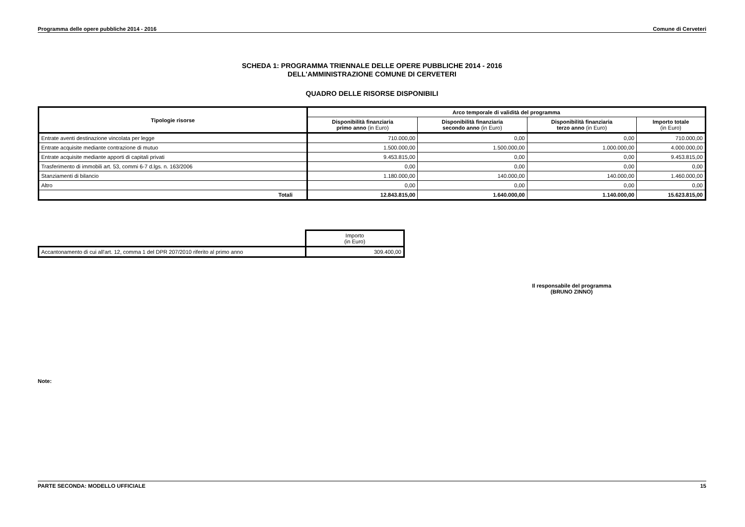Programma delle opere pubbliche 2014 - 2016 Comune di Cerveteri
SCHEDA 1: PROGRAMMA TRIENNALE DELLE OPERE PUBBLICHE 2014 - 2016
DELL'AMMINISTRAZIONE COMUNE DI CERVETERI
QUADRO DELLE RISORSE DISPONIBILI
| Tipologie risorse | Arco temporale di validità del programma | | | |
| --- | --- | --- | --- | --- |
| | Disponibilità finanziaria primo anno (in Euro) | Disponibilità finanziaria secondo anno (in Euro) | Disponibilità finanziaria terzo anno (in Euro) | Importo totale (in Euro) |
| Entrate aventi destinazione vincolata per legge | 710.000,00 | 0,00 | 0,00 | 710.000,00 |
| Entrate acquisite mediante contrazione di mutuo | 1.500.000,00 | 1.500.000,00 | 1.000.000,00 | 4.000.000,00 |
| Entrate acquisite mediante apporti di capitali privati | 9.453.815,00 | 0,00 | 0,00 | 9.453.815,00 |
| Trasferimento di immobili art. 53, commi 6-7 d.lgs. n. 163/2006 | 0,00 | 0,00 | 0,00 | 0,00 |
| Stanziamenti di bilancio | 1.180.000,00 | 140.000,00 | 140.000,00 | 1.460.000,00 |
| Altro | 0,00 | 0,00 | 0,00 | 0,00 |
| Totali | 12.843.815,00 | 1.640.000,00 | 1.140.000,00 | 15.623.815,00 |
| | Importo (in Euro) |
| Accantonamento di cui all'art. 12, comma 1 del DPR 207/2010 riferito al primo anno | 309.400,00 |
Il responsabile del programma
(BRUNO ZINNO)
Note:
PARTE SECONDA: MODELLO UFFICIALE 15